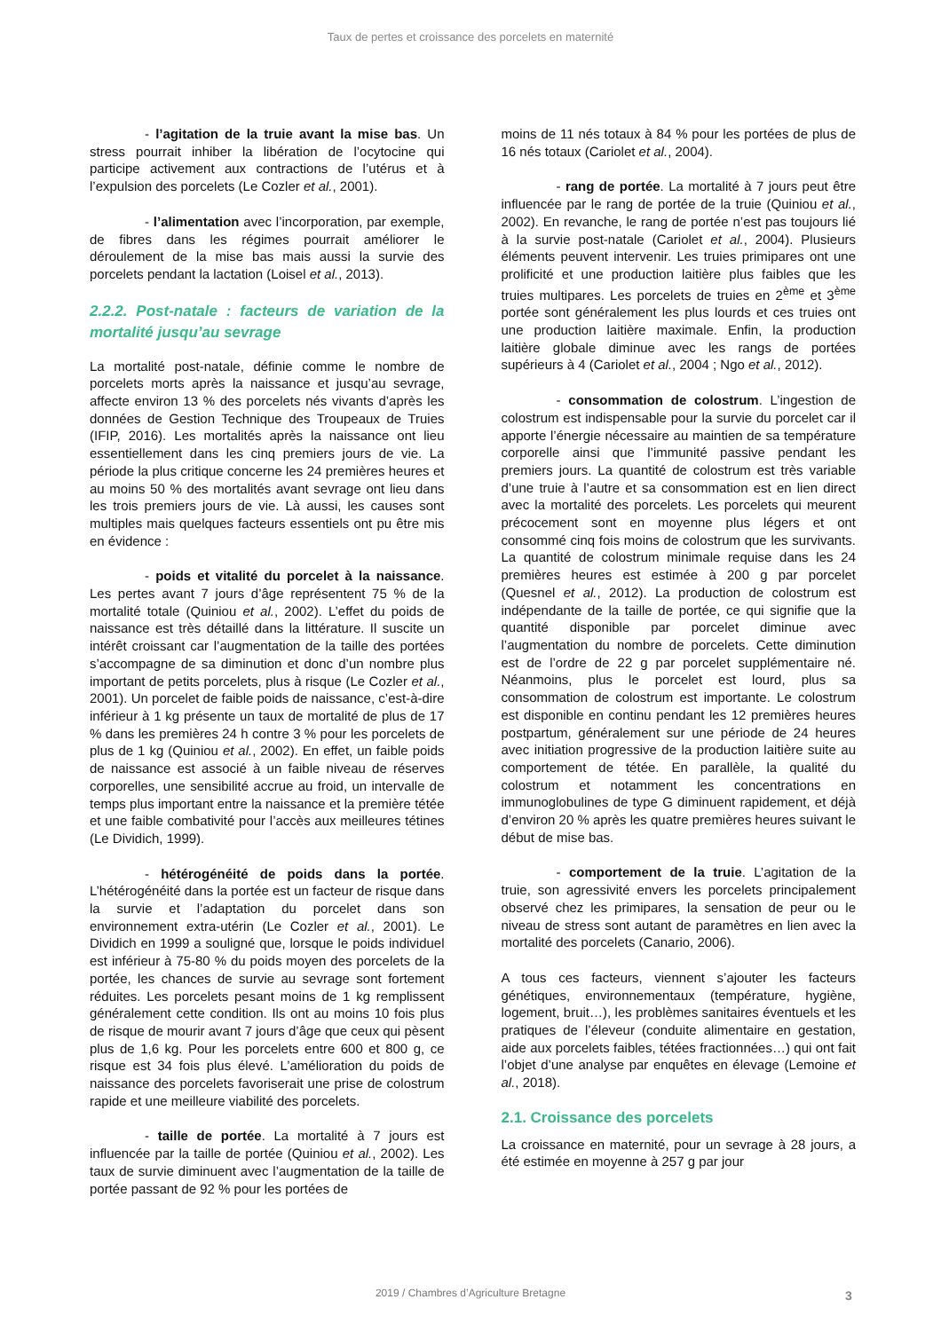Taux de pertes et croissance des porcelets en maternité
- l’agitation de la truie avant la mise bas. Un stress pourrait inhiber la libération de l’ocytocine qui participe activement aux contractions de l’utérus et à l’expulsion des porcelets (Le Cozler et al., 2001).
- l’alimentation avec l’incorporation, par exemple, de fibres dans les régimes pourrait améliorer le déroulement de la mise bas mais aussi la survie des porcelets pendant la lactation (Loisel et al., 2013).
2.2.2. Post-natale : facteurs de variation de la mortalité jusqu’au sevrage
La mortalité post-natale, définie comme le nombre de porcelets morts après la naissance et jusqu’au sevrage, affecte environ 13 % des porcelets nés vivants d’après les données de Gestion Technique des Troupeaux de Truies (IFIP, 2016). Les mortalités après la naissance ont lieu essentiellement dans les cinq premiers jours de vie. La période la plus critique concerne les 24 premières heures et au moins 50 % des mortalités avant sevrage ont lieu dans les trois premiers jours de vie. Là aussi, les causes sont multiples mais quelques facteurs essentiels ont pu être mis en évidence :
- poids et vitalité du porcelet à la naissance. Les pertes avant 7 jours d’âge représentent 75 % de la mortalité totale (Quiniou et al., 2002). L’effet du poids de naissance est très détaillé dans la littérature. Il suscite un intérêt croissant car l’augmentation de la taille des portées s’accompagne de sa diminution et donc d’un nombre plus important de petits porcelets, plus à risque (Le Cozler et al., 2001). Un porcelet de faible poids de naissance, c’est-à-dire inférieur à 1 kg présente un taux de mortalité de plus de 17 % dans les premières 24 h contre 3 % pour les porcelets de plus de 1 kg (Quiniou et al., 2002). En effet, un faible poids de naissance est associé à un faible niveau de réserves corporelles, une sensibilité accrue au froid, un intervalle de temps plus important entre la naissance et la première tétée et une faible combativité pour l’accès aux meilleures tétines (Le Dividich, 1999).
- hétérogénéité de poids dans la portée. L’hétérogénéité dans la portée est un facteur de risque dans la survie et l’adaptation du porcelet dans son environnement extra-utérin (Le Cozler et al., 2001). Le Dividich en 1999 a souligné que, lorsque le poids individuel est inférieur à 75-80 % du poids moyen des porcelets de la portée, les chances de survie au sevrage sont fortement réduites. Les porcelets pesant moins de 1 kg remplissent généralement cette condition. Ils ont au moins 10 fois plus de risque de mourir avant 7 jours d’âge que ceux qui pèsent plus de 1,6 kg. Pour les porcelets entre 600 et 800 g, ce risque est 34 fois plus élevé. L’amélioration du poids de naissance des porcelets favoriserait une prise de colostrum rapide et une meilleure viabilité des porcelets.
- taille de portée. La mortalité à 7 jours est influencée par la taille de portée (Quiniou et al., 2002). Les taux de survie diminuent avec l’augmentation de la taille de portée passant de 92 % pour les portées de
moins de 11 nés totaux à 84 % pour les portées de plus de 16 nés totaux (Cariolet et al., 2004).
- rang de portée. La mortalité à 7 jours peut être influencée par le rang de portée de la truie (Quiniou et al., 2002). En revanche, le rang de portée n’est pas toujours lié à la survie post-natale (Cariolet et al., 2004). Plusieurs éléments peuvent intervenir. Les truies primipares ont une prolificité et une production laitière plus faibles que les truies multipares. Les porcelets de truies en 2<sup>ème</sup> et 3<sup>ème</sup> portée sont généralement les plus lourds et ces truies ont une production laitière maximale. Enfin, la production laitière globale diminue avec les rangs de portées supérieurs à 4 (Cariolet et al., 2004 ; Ngo et al., 2012).
- consommation de colostrum. L’ingestion de colostrum est indispensable pour la survie du porcelet car il apporte l’énergie nécessaire au maintien de sa température corporelle ainsi que l’immunité passive pendant les premiers jours. La quantité de colostrum est très variable d’une truie à l’autre et sa consommation est en lien direct avec la mortalité des porcelets. Les porcelets qui meurent précocement sont en moyenne plus légers et ont consommé cinq fois moins de colostrum que les survivants. La quantité de colostrum minimale requise dans les 24 premières heures est estimée à 200 g par porcelet (Quesnel et al., 2012). La production de colostrum est indépendante de la taille de portée, ce qui signifie que la quantité disponible par porcelet diminue avec l’augmentation du nombre de porcelets. Cette diminution est de l’ordre de 22 g par porcelet supplémentaire né. Néanmoins, plus le porcelet est lourd, plus sa consommation de colostrum est importante. Le colostrum est disponible en continu pendant les 12 premières heures postpartum, généralement sur une période de 24 heures avec initiation progressive de la production laitière suite au comportement de tétée. En parallèle, la qualité du colostrum et notamment les concentrations en immunoglobulines de type G diminuent rapidement, et déjà d’environ 20 % après les quatre premières heures suivant le début de mise bas.
- comportement de la truie. L’agitation de la truie, son agressivité envers les porcelets principalement observé chez les primipares, la sensation de peur ou le niveau de stress sont autant de paramètres en lien avec la mortalité des porcelets (Canario, 2006).
A tous ces facteurs, viennent s’ajouter les facteurs génétiques, environnementaux (température, hygiène, logement, bruit…), les problèmes sanitaires éventuels et les pratiques de l’éleveur (conduite alimentaire en gestation, aide aux porcelets faibles, tétées fractionnées…) qui ont fait l’objet d’une analyse par enquêtes en élevage (Lemoine et al., 2018).
2.1. Croissance des porcelets
La croissance en maternité, pour un sevrage à 28 jours, a été estimée en moyenne à 257 g par jour
2019 / Chambres d’Agriculture Bretagne 3